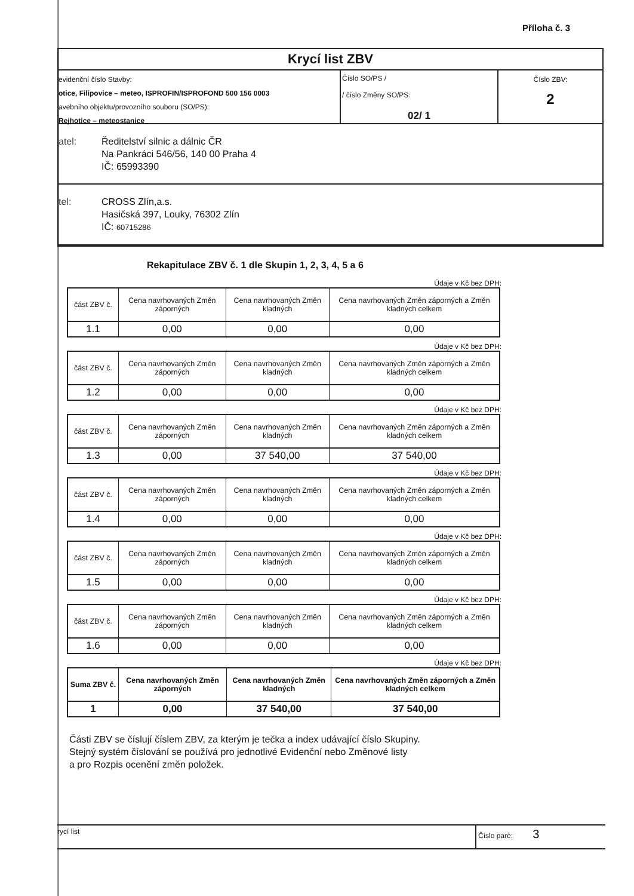Příloha č. 3
Krycí list ZBV
evidenční číslo Stavby:
otice, Filipovice – meteo, ISPROFIN/ISPROFOND 500 156 0003
avebního objektu/provozního souboru (SO/PS):
Rejhotice – meteostanice
Číslo SO/PS /
/ číslo Změny SO/PS:
02/ 1
Číslo ZBV:
2
atel: Ředitelství silnic a dálnic ČR
Na Pankráci 546/56, 140 00 Praha 4
IČ: 65993390
tel: CROSS Zlín,a.s.
Hasičská 397, Louky, 76302 Zlín
IČ: 60715286
Rekapitulace ZBV č. 1 dle Skupin 1, 2, 3, 4, 5 a 6
Údaje v Kč bez DPH:
| část ZBV č. | Cena navrhovaných Změn záporných | Cena navrhovaných Změn kladných | Cena navrhovaných Změn záporných a Změn kladných celkem |
| 1.1 | 0,00 | 0,00 | 0,00 |
Údaje v Kč bez DPH:
| část ZBV č. | Cena navrhovaných Změn záporných | Cena navrhovaných Změn kladných | Cena navrhovaných Změn záporných a Změn kladných celkem |
| 1.2 | 0,00 | 0,00 | 0,00 |
Údaje v Kč bez DPH:
| část ZBV č. | Cena navrhovaných Změn záporných | Cena navrhovaných Změn kladných | Cena navrhovaných Změn záporných a Změn kladných celkem |
| 1.3 | 0,00 | 37 540,00 | 37 540,00 |
Údaje v Kč bez DPH:
| část ZBV č. | Cena navrhovaných Změn záporných | Cena navrhovaných Změn kladných | Cena navrhovaných Změn záporných a Změn kladných celkem |
| 1.4 | 0,00 | 0,00 | 0,00 |
Údaje v Kč bez DPH:
| část ZBV č. | Cena navrhovaných Změn záporných | Cena navrhovaných Změn kladných | Cena navrhovaných Změn záporných a Změn kladných celkem |
| 1.5 | 0,00 | 0,00 | 0,00 |
Údaje v Kč bez DPH:
| část ZBV č. | Cena navrhovaných Změn záporných | Cena navrhovaných Změn kladných | Cena navrhovaných Změn záporných a Změn kladných celkem |
| 1.6 | 0,00 | 0,00 | 0,00 |
Údaje v Kč bez DPH:
| Suma ZBV č. | Cena navrhovaných Změn záporných | Cena navrhovaných Změn kladných | Cena navrhovaných Změn záporných a Změn kladných celkem |
| 1 | 0,00 | 37 540,00 | 37 540,00 |
Části ZBV se číslují číslem ZBV, za kterým je tečka a index udávající číslo Skupiny.
Stejný systém číslování se používá pro jednotlivé Evidenční nebo Změnové listy
a pro Rozpis ocenění změn položek.
rycí list Číslo paré: 3